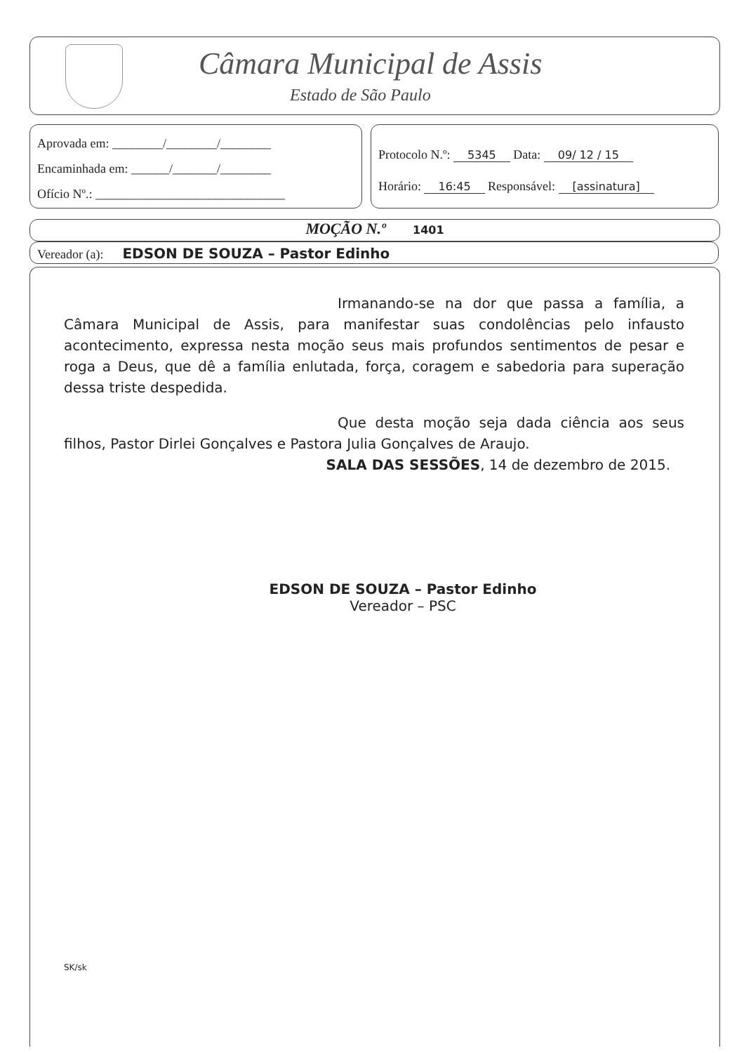Câmara Municipal de Assis
Estado de São Paulo
Aprovada em: ________/________/________
Encaminhada em: ______/_______/________
Ofício Nº.: ______________________________
Protocolo N.º: 5345 Data: 09/ 12 / 15
Horário: 16:45 Responsável: [assinatura]
MOÇÃO N.º 1401
Vereador (a): EDSON DE SOUZA – Pastor Edinho
Irmanando-se na dor que passa a família, a Câmara Municipal de Assis, para manifestar suas condolências pelo infausto acontecimento, expressa nesta moção seus mais profundos sentimentos de pesar e roga a Deus, que dê a família enlutada, força, coragem e sabedoria para superação dessa triste despedida.
Que desta moção seja dada ciência aos seus filhos, Pastor Dirlei Gonçalves e Pastora Julia Gonçalves de Araujo.
SALA DAS SESSÕES, 14 de dezembro de 2015.
EDSON DE SOUZA – Pastor Edinho
Vereador – PSC
SK/sk